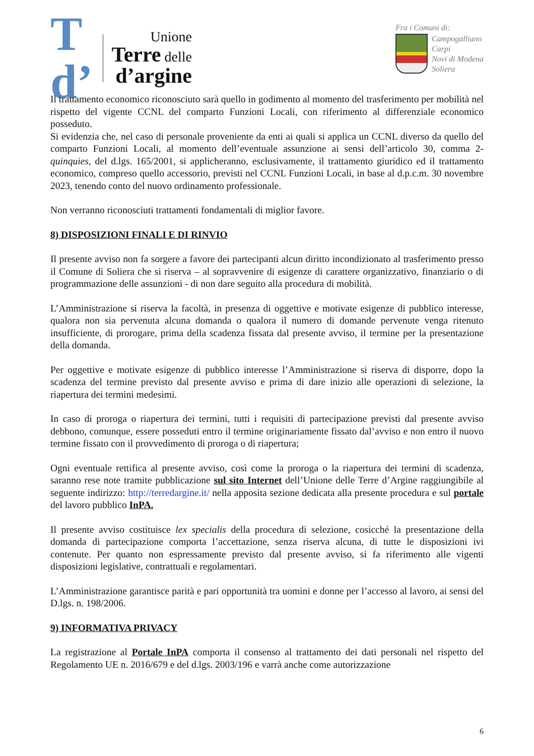T
d’
Unione
Terre delle
d’argine
Fra i Comuni di:
Campogalliano
Carpi
Novi di Modena
Soliera
Il trattamento economico riconosciuto sarà quello in godimento al momento del trasferimento per mobilità nel rispetto del vigente CCNL del comparto Funzioni Locali, con riferimento al differenziale economico posseduto.
Si evidenzia che, nel caso di personale proveniente da enti ai quali si applica un CCNL diverso da quello del comparto Funzioni Locali, al momento dell’eventuale assunzione ai sensi dell’articolo 30, comma 2-quinquies, del d.lgs. 165/2001, si applicheranno, esclusivamente, il trattamento giuridico ed il trattamento economico, compreso quello accessorio, previsti nel CCNL Funzioni Locali, in base al d.p.c.m. 30 novembre 2023, tenendo conto del nuovo ordinamento professionale.
Non verranno riconosciuti trattamenti fondamentali di miglior favore.
8) DISPOSIZIONI FINALI E DI RINVIO
Il presente avviso non fa sorgere a favore dei partecipanti alcun diritto incondizionato al trasferimento presso il Comune di Soliera che si riserva – al sopravvenire di esigenze di carattere organizzativo, finanziario o di programmazione delle assunzioni - di non dare seguito alla procedura di mobilità.
L’Amministrazione si riserva la facoltà, in presenza di oggettive e motivate esigenze di pubblico interesse, qualora non sia pervenuta alcuna domanda o qualora il numero di domande pervenute venga ritenuto insufficiente, di prorogare, prima della scadenza fissata dal presente avviso, il termine per la presentazione della domanda.
Per oggettive e motivate esigenze di pubblico interesse l’Amministrazione si riserva di disporre, dopo la scadenza del termine previsto dal presente avviso e prima di dare inizio alle operazioni di selezione, la riapertura dei termini medesimi.
In caso di proroga o riapertura dei termini, tutti i requisiti di partecipazione previsti dal presente avviso debbono, comunque, essere posseduti entro il termine originariamente fissato dal’avviso e non entro il nuovo termine fissato con il provvedimento di proroga o di riapertura;
Ogni eventuale rettifica al presente avviso, così come la proroga o la riapertura dei termini di scadenza, saranno rese note tramite pubblicazione sul sito Internet dell’Unione delle Terre d’Argine raggiungibile al seguente indirizzo: http://terredargine.it/ nella apposita sezione dedicata alla presente procedura e sul portale del lavoro pubblico InPA.
Il presente avviso costituisce lex specialis della procedura di selezione, cosicché la presentazione della domanda di partecipazione comporta l’accettazione, senza riserva alcuna, di tutte le disposizioni ivi contenute. Per quanto non espressamente previsto dal presente avviso, si fa riferimento alle vigenti disposizioni legislative, contrattuali e regolamentari.
L’Amministrazione garantisce parità e pari opportunità tra uomini e donne per l’accesso al lavoro, ai sensi del D.lgs. n. 198/2006.
9) INFORMATIVA PRIVACY
La registrazione al Portale InPA comporta il consenso al trattamento dei dati personali nel rispetto del Regolamento UE n. 2016/679 e del d.lgs. 2003/196 e varrà anche come autorizzazione
6